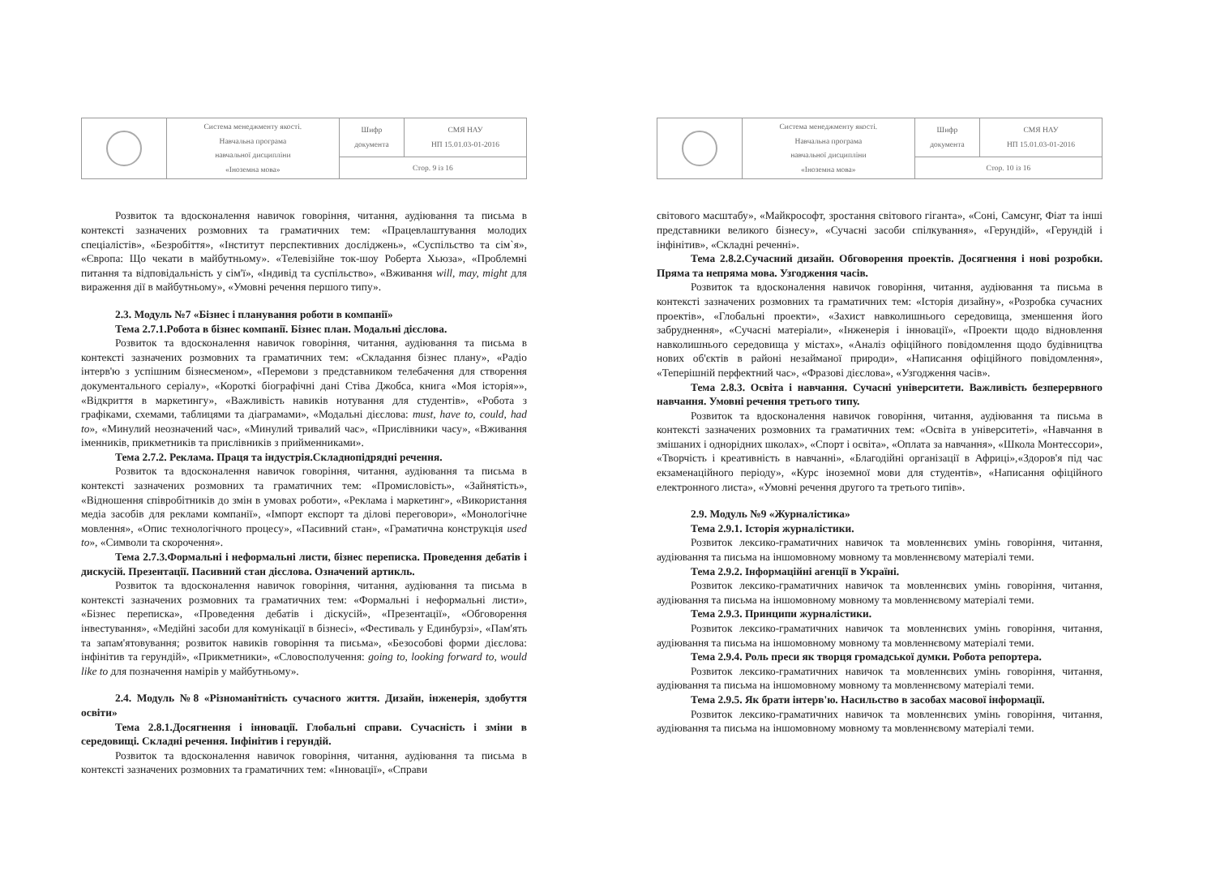| | Система менеджменту якості. Навчальна програма навчальної дисципліни «Іноземна мова» | Шифр документа | СМЯ НАУ НП 15.01.03-01-2016 |
| | | Стор. 9 із 16 | |
Розвиток та вдосконалення навичок говоріння, читання, аудіювання та письма в контексті зазначених розмовних та граматичних тем: «Працевлаштування молодих спеціалістів», «Безробіття», «Інститут перспективних досліджень», «Суспільство та сім`я», «Європа: Що чекати в майбутньому». «Телевізійне ток-шоу Роберта Хьюза», «Проблемні питання та відповідальність у сім'ї», «Індивід та суспільство», «Вживання will, may, might для вираження дії в майбутньому», «Умовні речення першого типу».
2.3. Модуль №7 «Бізнес і планування роботи в компанії»
Тема 2.7.1.Робота в бізнес компанії. Бізнес план. Модальні дієслова.
Розвиток та вдосконалення навичок говоріння, читання, аудіювання та письма в контексті зазначених розмовних та граматичних тем: «Складання бізнес плану», «Радіо інтерв'ю з успішним бізнесменом», «Перемови з представником телебачення для створення документального серіалу», «Короткі біографічні дані Стіва Джобса, книга «Моя історія»», «Відкриття в маркетингу», «Важливість навиків нотування для студентів», «Робота з графіками, схемами, таблицями та діаграмами», «Модальні дієслова: must, have to, could, had to», «Минулий неозначений час», «Минулий тривалий час», «Прислівники часу», «Вживання іменників, прикметників та прислівників з прийменниками».
Тема 2.7.2. Реклама. Праця та індустрія.Складнопідрядні речення.
Розвиток та вдосконалення навичок говоріння, читання, аудіювання та письма в контексті зазначених розмовних та граматичних тем: «Промисловість», «Зайнятість», «Відношення співробітників до змін в умовах роботи», «Реклама і маркетинг», «Використання медіа засобів для реклами компанії», «Імпорт експорт та ділові переговори», «Монологічне мовлення», «Опис технологічного процесу», «Пасивний стан», «Граматична конструкція used to», «Символи та скорочення».
Тема 2.7.3.Формальні і неформальні листи, бізнес переписка. Проведення дебатів і дискусій. Презентації. Пасивний стан дієслова. Означений артикль.
Розвиток та вдосконалення навичок говоріння, читання, аудіювання та письма в контексті зазначених розмовних та граматичних тем: «Формальні і неформальні листи», «Бізнес переписка», «Проведення дебатів і діскусій», «Презентації», «Обговорення інвестування», «Медійні засоби для комунікації в бізнесі», «Фестиваль у Единбурзі», «Пам'ять та запам'ятовування; розвиток навиків говоріння та письма», «Безособові форми дієслова: інфінітив та герундій», «Прикметники», «Словосполучення: going to, looking forward to, would like to для позначення намірів у майбутньому».
2.4. Модуль №8 «Різноманітність сучасного життя. Дизайн, інженерія, здобуття освіти»
Тема 2.8.1.Досягнення і інновації. Глобальні справи. Сучасність і зміни в середовищі. Складні речення. Інфінітив і герундій.
Розвиток та вдосконалення навичок говоріння, читання, аудіювання та письма в контексті зазначених розмовних та граматичних тем: «Інновації», «Справи
| | Система менеджменту якості. Навчальна програма навчальної дисципліни «Іноземна мова» | Шифр документа | СМЯ НАУ НП 15.01.03-01-2016 |
| | | Стор. 10 із 16 | |
світового масштабу», «Майкрософт, зростання світового гіганта», «Соні, Самсунг, Фіат та інші представники великого бізнесу», «Сучасні засоби спілкування», «Герундій», «Герундій і інфінітив», «Складні реченні».
Тема 2.8.2.Сучасний дизайн. Обговорення проектів. Досягнення і нові розробки. Пряма та непряма мова. Узгодження часів.
Розвиток та вдосконалення навичок говоріння, читання, аудіювання та письма в контексті зазначених розмовних та граматичних тем: «Історія дизайну», «Розробка сучасних проектів», «Глобальні проекти», «Захист навколишнього середовища, зменшення його забруднення», «Сучасні матеріали», «Інженерія і інновації», «Проекти щодо відновлення навколишнього середовища у містах», «Аналіз офіційного повідомлення щодо будівництва нових об'єктів в районі незайманої природи», «Написання офіційного повідомлення», «Теперішній перфектний час», «Фразові дієслова», «Узгодження часів».
Тема 2.8.3. Освіта і навчання. Сучасні університети. Важливість безперервного навчання. Умовні речення третього типу.
Розвиток та вдосконалення навичок говоріння, читання, аудіювання та письма в контексті зазначених розмовних та граматичних тем: «Освіта в університеті», «Навчання в змішаних і однорідних школах», «Спорт і освіта», «Оплата за навчання», «Школа Монтессори», «Творчість і креативність в навчанні», «Благодійні організації в Африці»,«Здоров'я під час екзаменаційного періоду», «Курс іноземної мови для студентів», «Написання офіційного електронного листа», «Умовні речення другого та третього типів».
2.9. Модуль №9 «Журналістика»
Тема 2.9.1. Історія журналістики.
Розвиток лексико-граматичних навичок та мовленнєвих умінь говоріння, читання, аудіювання та письма на іншомовному мовному та мовленнєвому матеріалі теми.
Тема 2.9.2. Інформаційні агенції в Україні.
Розвиток лексико-граматичних навичок та мовленнєвих умінь говоріння, читання, аудіювання та письма на іншомовному мовному та мовленнєвому матеріалі теми.
Тема 2.9.3. Принципи журналістики.
Розвиток лексико-граматичних навичок та мовленнєвих умінь говоріння, читання, аудіювання та письма на іншомовному мовному та мовленнєвому матеріалі теми.
Тема 2.9.4. Роль преси як творця громадської думки. Робота репортера.
Розвиток лексико-граматичних навичок та мовленнєвих умінь говоріння, читання, аудіювання та письма на іншомовному мовному та мовленнєвому матеріалі теми.
Тема 2.9.5. Як брати інтерв'ю. Насильство в засобах масової інформації.
Розвиток лексико-граматичних навичок та мовленнєвих умінь говоріння, читання, аудіювання та письма на іншомовному мовному та мовленнєвому матеріалі теми.